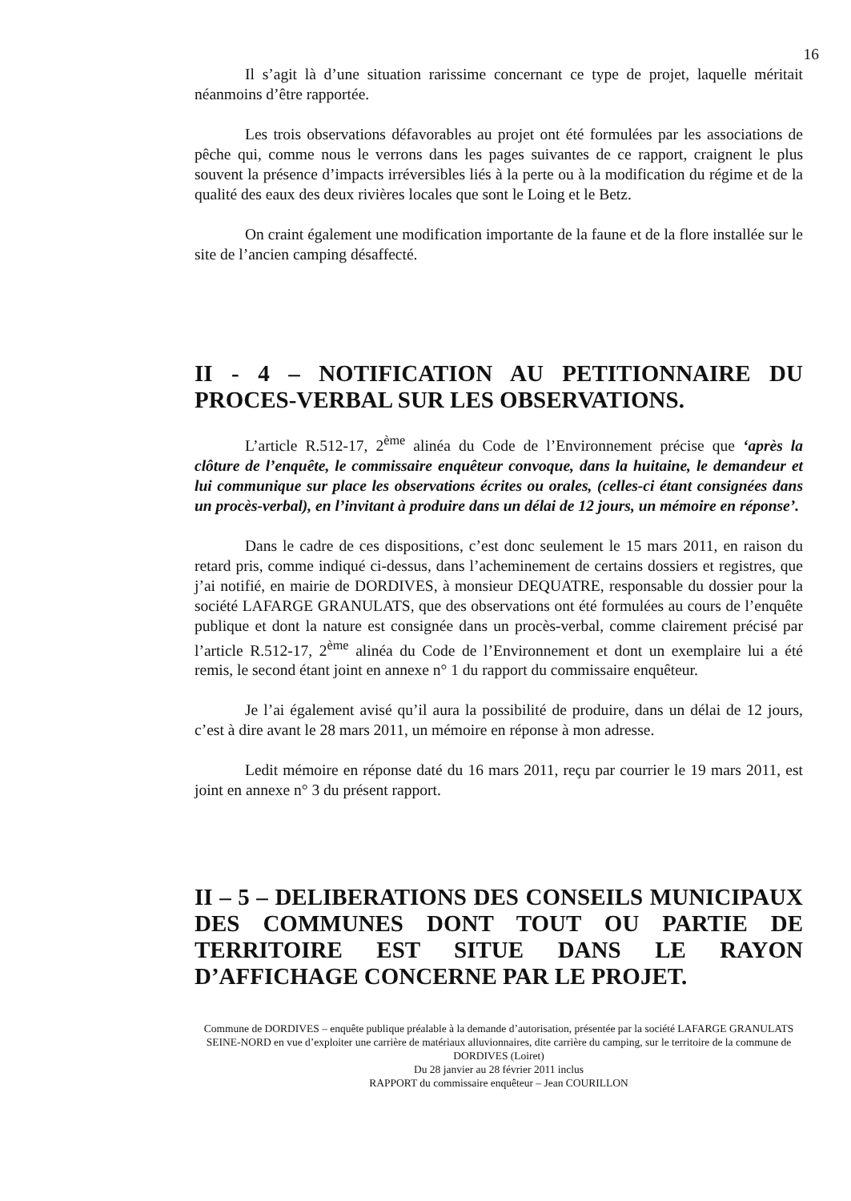16
Il s’agit là d’une situation rarissime concernant ce type de projet, laquelle méritait néanmoins d’être rapportée.
Les trois observations défavorables au projet ont été formulées par les associations de pêche qui, comme nous le verrons dans les pages suivantes de ce rapport, craignent le plus souvent la présence d’impacts irréversibles liés à la perte ou à la modification du régime et de la qualité des eaux des deux rivières locales que sont le Loing et le Betz.
On craint également une modification importante de la faune et de la flore installée sur le site de l’ancien camping désaffecté.
II - 4 – NOTIFICATION AU PETITIONNAIRE DU PROCES-VERBAL SUR LES OBSERVATIONS.
L’article R.512-17, 2<sup>ème</sup> alinéa du Code de l’Environnement précise que ‘après la clôture de l’enquête, le commissaire enquêteur convoque, dans la huitaine, le demandeur et lui communique sur place les observations écrites ou orales, (celles-ci étant consignées dans un procès-verbal), en l’invitant à produire dans un délai de 12 jours, un mémoire en réponse’.
Dans le cadre de ces dispositions, c’est donc seulement le 15 mars 2011, en raison du retard pris, comme indiqué ci-dessus, dans l’acheminement de certains dossiers et registres, que j’ai notifié, en mairie de DORDIVES, à monsieur DEQUATRE, responsable du dossier pour la société LAFARGE GRANULATS, que des observations ont été formulées au cours de l’enquête publique et dont la nature est consignée dans un procès-verbal, comme clairement précisé par l’article R.512-17, 2<sup>ème</sup> alinéa du Code de l’Environnement et dont un exemplaire lui a été remis, le second étant joint en annexe n° 1 du rapport du commissaire enquêteur.
Je l’ai également avisé qu’il aura la possibilité de produire, dans un délai de 12 jours, c’est à dire avant le 28 mars 2011, un mémoire en réponse à mon adresse.
Ledit mémoire en réponse daté du 16 mars 2011, reçu par courrier le 19 mars 2011, est joint en annexe n° 3 du présent rapport.
II – 5 – DELIBERATIONS DES CONSEILS MUNICIPAUX DES COMMUNES DONT TOUT OU PARTIE DE TERRITOIRE EST SITUE DANS LE RAYON D’AFFICHAGE CONCERNE PAR LE PROJET.
Commune de DORDIVES – enquête publique préalable à la demande d’autorisation, présentée par la société LAFARGE GRANULATS SEINE-NORD en vue d’exploiter une carrière de matériaux alluvionnaires, dite carrière du camping, sur le territoire de la commune de DORDIVES (Loiret)
Du 28 janvier au 28 février 2011 inclus
RAPPORT du commissaire enquêteur – Jean COURILLON